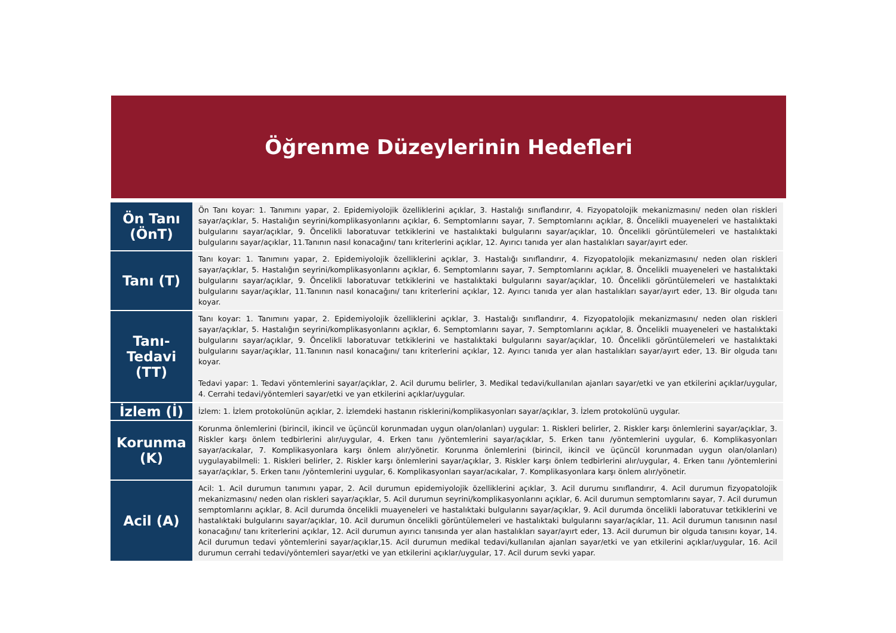Öğrenme Düzeylerinin Hedefleri
| Ön Tanı (ÖnT) | Ön Tanı koyar: 1. Tanımını yapar, 2. Epidemiyolojik özelliklerini açıklar, 3. Hastalığı sınıflandırır, 4. Fizyopatolojik mekanizmasını/ neden olan riskleri sayar/açıklar, 5. Hastalığın seyrini/komplikasyonlarını açıklar, 6. Semptomlarını sayar, 7. Semptomlarını açıklar, 8. Öncelikli muayeneleri ve hastalıktaki bulgularını sayar/açıklar, 9. Öncelikli laboratuvar tetkiklerini ve hastalıktaki bulgularını sayar/açıklar, 10. Öncelikli görüntülemeleri ve hastalıktaki bulgularını sayar/açıklar, 11.Tanının nasıl konacağını/ tanı kriterlerini açıklar, 12. Ayırıcı tanıda yer alan hastalıkları sayar/ayırt eder. |
| Tanı (T) | Tanı koyar: 1. Tanımını yapar, 2. Epidemiyolojik özelliklerini açıklar, 3. Hastalığı sınıflandırır, 4. Fizyopatolojik mekanizmasını/ neden olan riskleri sayar/açıklar, 5. Hastalığın seyrini/komplikasyonlarını açıklar, 6. Semptomlarını sayar, 7. Semptomlarını açıklar, 8. Öncelikli muayeneleri ve hastalıktaki bulgularını sayar/açıklar, 9. Öncelikli laboratuvar tetkiklerini ve hastalıktaki bulgularını sayar/açıklar, 10. Öncelikli görüntülemeleri ve hastalıktaki bulgularını sayar/açıklar, 11.Tanının nasıl konacağını/ tanı kriterlerini açıklar, 12. Ayırıcı tanıda yer alan hastalıkları sayar/ayırt eder, 13. Bir olguda tanı koyar. |
| Tanı- Tedavi (TT) | Tanı koyar: 1. Tanımını yapar, 2. Epidemiyolojik özelliklerini açıklar, 3. Hastalığı sınıflandırır, 4. Fizyopatolojik mekanizmasını/ neden olan riskleri sayar/açıklar, 5. Hastalığın seyrini/komplikasyonlarını açıklar, 6. Semptomlarını sayar, 7. Semptomlarını açıklar, 8. Öncelikli muayeneleri ve hastalıktaki bulgularını sayar/açıklar, 9. Öncelikli laboratuvar tetkiklerini ve hastalıktaki bulgularını sayar/açıklar, 10. Öncelikli görüntülemeleri ve hastalıktaki bulgularını sayar/açıklar, 11.Tanının nasıl konacağını/ tanı kriterlerini açıklar, 12. Ayırıcı tanıda yer alan hastalıkları sayar/ayırt eder, 13. Bir olguda tanı koyar. Tedavi yapar: 1. Tedavi yöntemlerini sayar/açıklar, 2. Acil durumu belirler, 3. Medikal tedavi/kullanılan ajanları sayar/etki ve yan etkilerini açıklar/uygular, 4. Cerrahi tedavi/yöntemleri sayar/etki ve yan etkilerini açıklar/uygular. |
| İzlem (İ) | İzlem: 1. İzlem protokolünün açıklar, 2. İzlemdeki hastanın risklerini/komplikasyonları sayar/açıklar, 3. İzlem protokolünü uygular. |
| Korunma (K) | Korunma önlemlerini (birincil, ikincil ve üçüncül korunmadan uygun olan/olanları) uygular: 1. Riskleri belirler, 2. Riskler karşı önlemlerini sayar/açıklar, 3. Riskler karşı önlem tedbirlerini alır/uygular, 4. Erken tanıı /yöntemlerini sayar/açıklar, 5. Erken tanıı /yöntemlerini uygular, 6. Komplikasyonları sayar/acıkalar, 7. Komplikasyonlara karşı önlem alır/yönetir. Korunma önlemlerini (birincil, ikincil ve üçüncül korunmadan uygun olan/olanları) uygulayabilmeli: 1. Riskleri belirler, 2. Riskler karşı önlemlerini sayar/açıklar, 3. Riskler karşı önlem tedbirlerini alır/uygular, 4. Erken tanıı /yöntemlerini sayar/açıklar, 5. Erken tanıı /yöntemlerini uygular, 6. Komplikasyonları sayar/acıkalar, 7. Komplikasyonlara karşı önlem alır/yönetir. |
| Acil (A) | Acil: 1. Acil durumun tanımını yapar, 2. Acil durumun epidemiyolojik özelliklerini açıklar, 3. Acil durumu sınıflandırır, 4. Acil durumun fizyopatolojik mekanizmasını/ neden olan riskleri sayar/açıklar, 5. Acil durumun seyrini/komplikasyonlarını açıklar, 6. Acil durumun semptomlarını sayar, 7. Acil durumun semptomlarını açıklar, 8. Acil durumda öncelikli muayeneleri ve hastalıktaki bulgularını sayar/açıklar, 9. Acil durumda öncelikli laboratuvar tetkiklerini ve hastalıktaki bulgularını sayar/açıklar, 10. Acil durumun öncelikli görüntülemeleri ve hastalıktaki bulgularını sayar/açıklar, 11. Acil durumun tanısının nasıl konacağını/ tanı kriterlerini açıklar, 12. Acil durumun ayırıcı tanısında yer alan hastalıkları sayar/ayırt eder, 13. Acil durumun bir olguda tanısını koyar, 14. Acil durumun tedavi yöntemlerini sayar/açıklar,15. Acil durumun medikal tedavi/kullanılan ajanları sayar/etki ve yan etkilerini açıklar/uygular, 16. Acil durumun cerrahi tedavi/yöntemleri sayar/etki ve yan etkilerini açıklar/uygular, 17. Acil durum sevki yapar. |